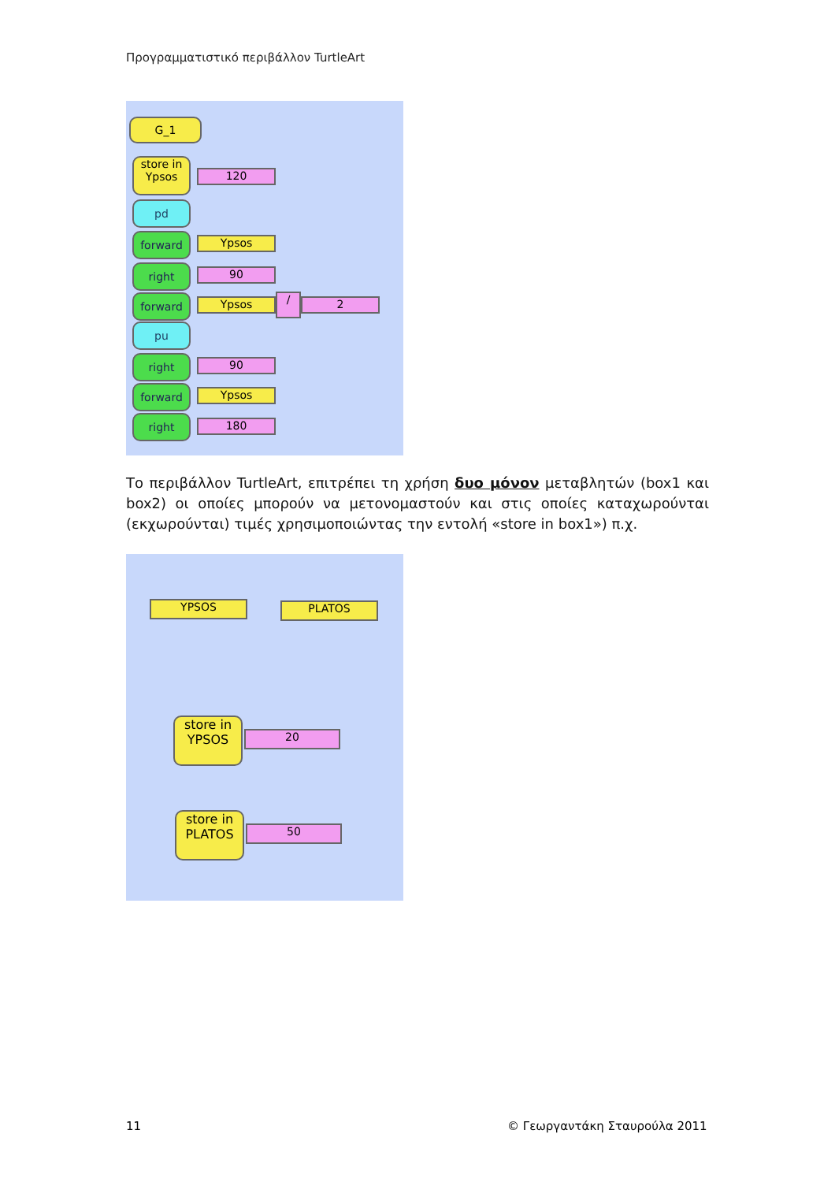Προγραμματιστικό περιβάλλον TurtleArt
G_1
store in
Ypsos
120
pd
forward Ypsos
right 90
forward Ypsos / 2
pu
right 90
forward Ypsos
right 180
Το περιβάλλον TurtleArt, επιτρέπει τη χρήση δυο μόνον μεταβλητών (box1 και box2) οι οποίες μπορούν να μετονομαστούν και στις οποίες καταχωρούνται (εκχωρούνται) τιμές χρησιμοποιώντας την εντολή «store in box1») π.χ.
YPSOS PLATOS
store in
YPSOS
20
store in
PLATOS
50
11 © Γεωργαντάκη Σταυρούλα 2011